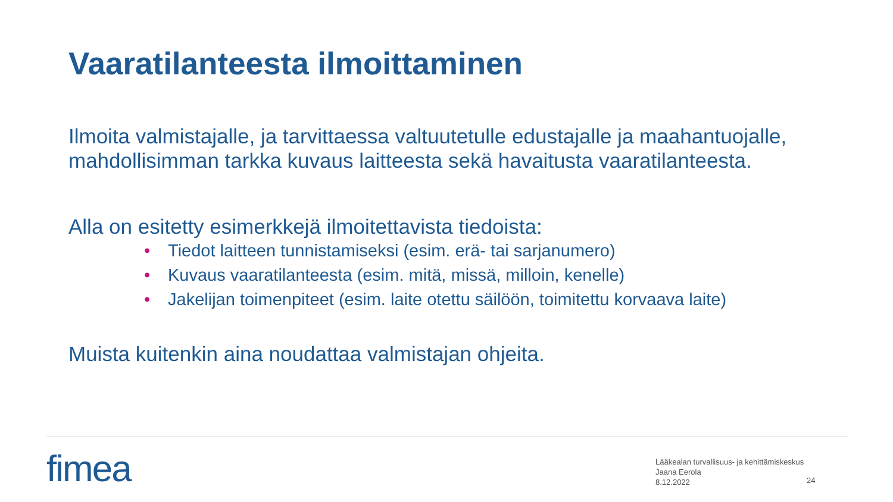Vaaratilanteesta ilmoittaminen
Ilmoita valmistajalle, ja tarvittaessa valtuutetulle edustajalle ja maahantuojalle, mahdollisimman tarkka kuvaus laitteesta sekä havaitusta vaaratilanteesta.
Alla on esitetty esimerkkejä ilmoitettavista tiedoista:
• Tiedot laitteen tunnistamiseksi (esim. erä- tai sarjanumero)
• Kuvaus vaaratilanteesta (esim. mitä, missä, milloin, kenelle)
• Jakelijan toimenpiteet (esim. laite otettu säilöön, toimitettu korvaava laite)
Muista kuitenkin aina noudattaa valmistajan ohjeita.
fimea
Lääkealan turvallisuus- ja kehittämiskeskus
Jaana Eerola
8.12.2022
24